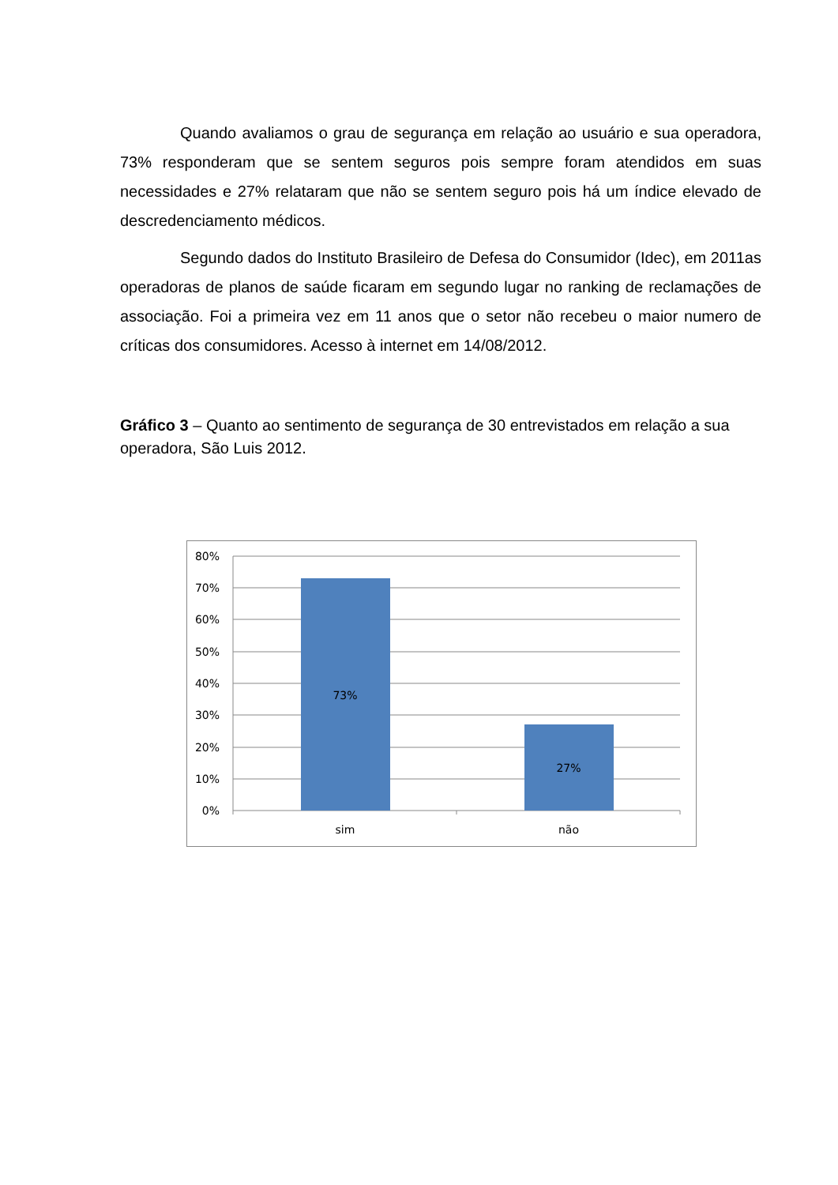Quando avaliamos o grau de segurança em relação ao usuário e sua operadora, 73% responderam que se sentem seguros pois sempre foram atendidos em suas necessidades e 27% relataram que não se sentem seguro pois há um índice elevado de descredenciamento médicos.
Segundo dados do Instituto Brasileiro de Defesa do Consumidor (Idec), em 2011as operadoras de planos de saúde ficaram em segundo lugar no ranking de reclamações de associação. Foi a primeira vez em 11 anos que o setor não recebeu o maior numero de críticas dos consumidores. Acesso à internet em 14/08/2012.
Gráfico 3 – Quanto ao sentimento de segurança de 30 entrevistados em relação a sua operadora, São Luis 2012.
80%
70%
60%
50%
40%
30%
20%
10%
0%
73%
27%
sim
não